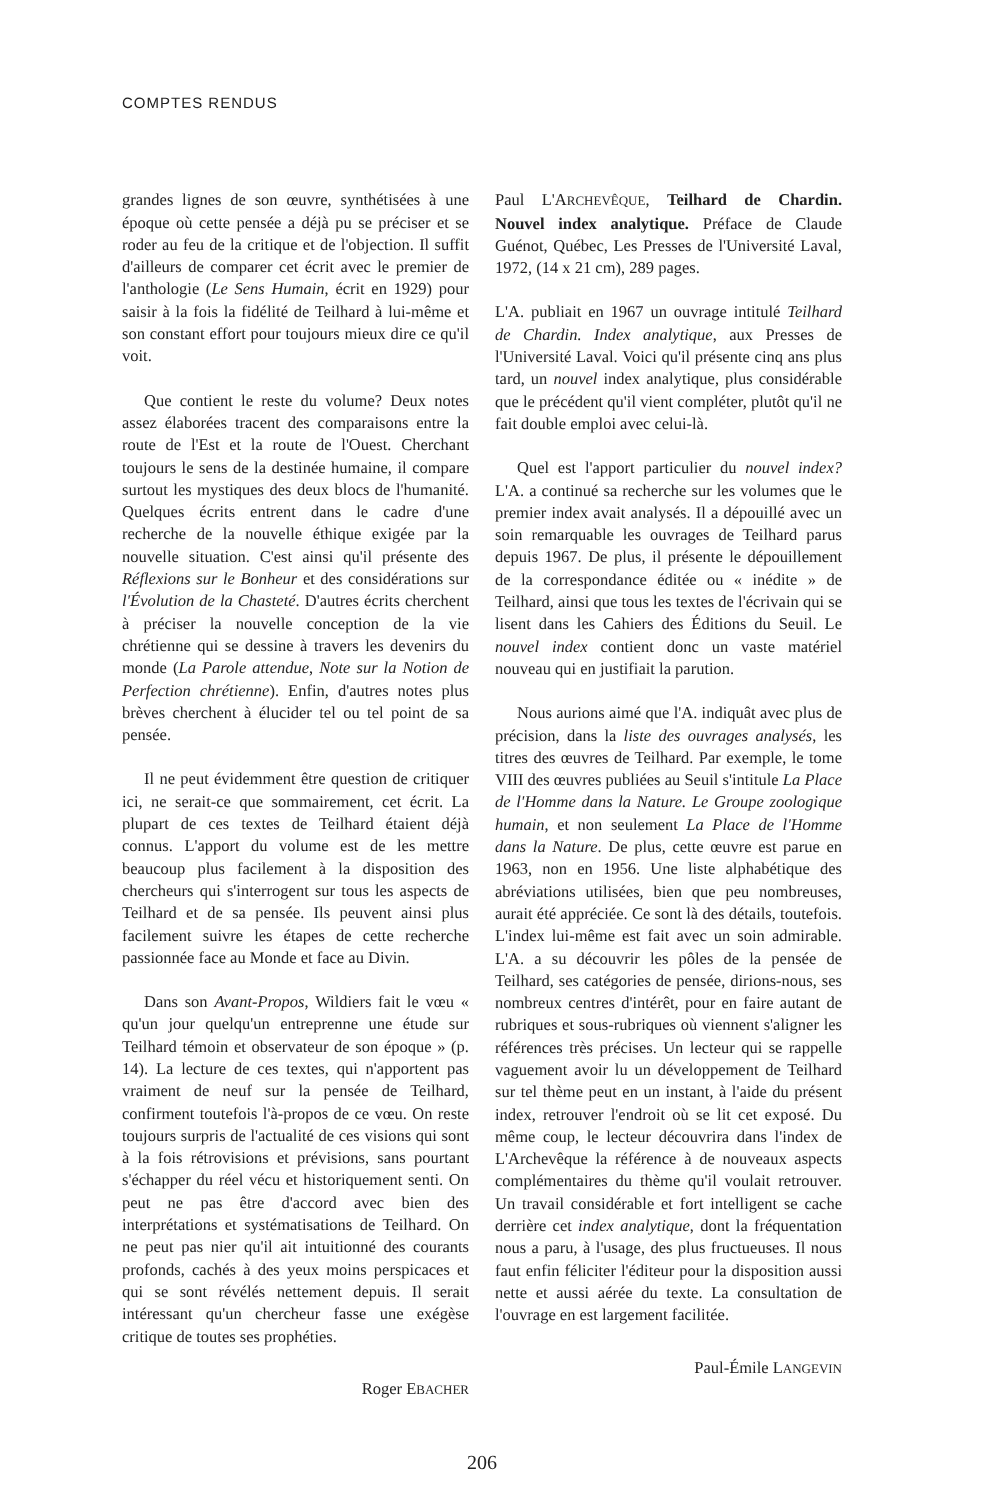COMPTES RENDUS
grandes lignes de son œuvre, synthétisées à une époque où cette pensée a déjà pu se préciser et se roder au feu de la critique et de l'objection. Il suffit d'ailleurs de comparer cet écrit avec le premier de l'anthologie (Le Sens Humain, écrit en 1929) pour saisir à la fois la fidélité de Teilhard à lui-même et son constant effort pour toujours mieux dire ce qu'il voit.
Que contient le reste du volume? Deux notes assez élaborées tracent des comparaisons entre la route de l'Est et la route de l'Ouest. Cherchant toujours le sens de la destinée humaine, il compare surtout les mystiques des deux blocs de l'humanité. Quelques écrits entrent dans le cadre d'une recherche de la nouvelle éthique exigée par la nouvelle situation. C'est ainsi qu'il présente des Réflexions sur le Bonheur et des considérations sur l'Évolution de la Chasteté. D'autres écrits cherchent à préciser la nouvelle conception de la vie chrétienne qui se dessine à travers les devenirs du monde (La Parole attendue, Note sur la Notion de Perfection chrétienne). Enfin, d'autres notes plus brèves cherchent à élucider tel ou tel point de sa pensée.
Il ne peut évidemment être question de critiquer ici, ne serait-ce que sommairement, cet écrit. La plupart de ces textes de Teilhard étaient déjà connus. L'apport du volume est de les mettre beaucoup plus facilement à la disposition des chercheurs qui s'interrogent sur tous les aspects de Teilhard et de sa pensée. Ils peuvent ainsi plus facilement suivre les étapes de cette recherche passionnée face au Monde et face au Divin.
Dans son Avant-Propos, Wildiers fait le vœu « qu'un jour quelqu'un entreprenne une étude sur Teilhard témoin et observateur de son époque » (p. 14). La lecture de ces textes, qui n'apportent pas vraiment de neuf sur la pensée de Teilhard, confirment toutefois l'à-propos de ce vœu. On reste toujours surpris de l'actualité de ces visions qui sont à la fois rétrovisions et prévisions, sans pourtant s'échapper du réel vécu et historiquement senti. On peut ne pas être d'accord avec bien des interprétations et systématisations de Teilhard. On ne peut pas nier qu'il ait intuitionné des courants profonds, cachés à des yeux moins perspicaces et qui se sont révélés nettement depuis. Il serait intéressant qu'un chercheur fasse une exégèse critique de toutes ses prophéties.
Roger EBACHER
Paul L'ARCHEVÊQUE, Teilhard de Chardin. Nouvel index analytique. Préface de Claude Guénot, Québec, Les Presses de l'Université Laval, 1972, (14 x 21 cm), 289 pages.
L'A. publiait en 1967 un ouvrage intitulé Teilhard de Chardin. Index analytique, aux Presses de l'Université Laval. Voici qu'il présente cinq ans plus tard, un nouvel index analytique, plus considérable que le précédent qu'il vient compléter, plutôt qu'il ne fait double emploi avec celui-là.
Quel est l'apport particulier du nouvel index? L'A. a continué sa recherche sur les volumes que le premier index avait analysés. Il a dépouillé avec un soin remarquable les ouvrages de Teilhard parus depuis 1967. De plus, il présente le dépouillement de la correspondance éditée ou « inédite » de Teilhard, ainsi que tous les textes de l'écrivain qui se lisent dans les Cahiers des Éditions du Seuil. Le nouvel index contient donc un vaste matériel nouveau qui en justifiait la parution.
Nous aurions aimé que l'A. indiquât avec plus de précision, dans la liste des ouvrages analysés, les titres des œuvres de Teilhard. Par exemple, le tome VIII des œuvres publiées au Seuil s'intitule La Place de l'Homme dans la Nature. Le Groupe zoologique humain, et non seulement La Place de l'Homme dans la Nature. De plus, cette œuvre est parue en 1963, non en 1956. Une liste alphabétique des abréviations utilisées, bien que peu nombreuses, aurait été appréciée. Ce sont là des détails, toutefois. L'index lui-même est fait avec un soin admirable. L'A. a su découvrir les pôles de la pensée de Teilhard, ses catégories de pensée, dirions-nous, ses nombreux centres d'intérêt, pour en faire autant de rubriques et sous-rubriques où viennent s'aligner les références très précises. Un lecteur qui se rappelle vaguement avoir lu un développement de Teilhard sur tel thème peut en un instant, à l'aide du présent index, retrouver l'endroit où se lit cet exposé. Du même coup, le lecteur découvrira dans l'index de L'Archevêque la référence à de nouveaux aspects complémentaires du thème qu'il voulait retrouver. Un travail considérable et fort intelligent se cache derrière cet index analytique, dont la fréquentation nous a paru, à l'usage, des plus fructueuses. Il nous faut enfin féliciter l'éditeur pour la disposition aussi nette et aussi aérée du texte. La consultation de l'ouvrage en est largement facilitée.
Paul-Émile LANGEVIN
206